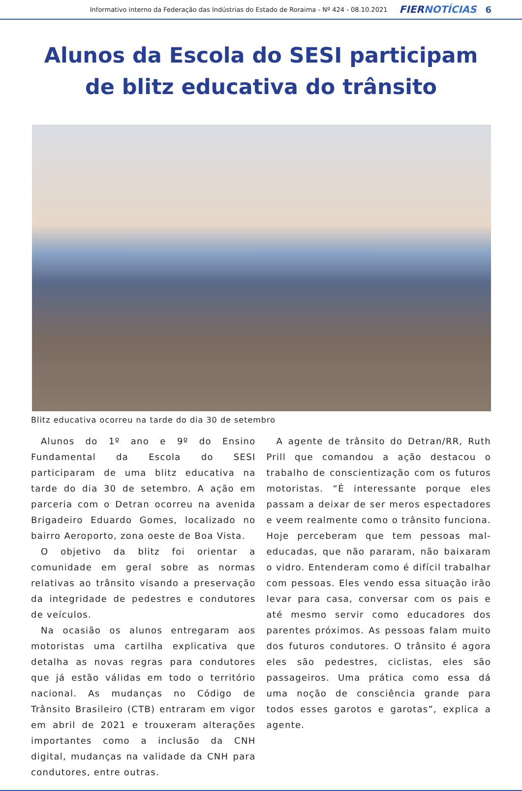Informativo interno da Federação das Indústrias do Estado de Roraima - Nº 424 - 08.10.2021 FIERNOTÍCIAS 6
Alunos da Escola do SESI participam de blitz educativa do trânsito
Blitz educativa ocorreu na tarde do dia 30 de setembro
Alunos do 1º ano e 9º do Ensino Fundamental da Escola do SESI participaram de uma blitz educativa na tarde do dia 30 de setembro. A ação em parceria com o Detran ocorreu na avenida Brigadeiro Eduardo Gomes, localizado no bairro Aeroporto, zona oeste de Boa Vista.
O objetivo da blitz foi orientar a comunidade em geral sobre as normas relativas ao trânsito visando a preservação da integridade de pedestres e condutores de veículos.
Na ocasião os alunos entregaram aos motoristas uma cartilha explicativa que detalha as novas regras para condutores que já estão válidas em todo o território nacional. As mudanças no Código de Trânsito Brasileiro (CTB) entraram em vigor em abril de 2021 e trouxeram alterações importantes como a inclusão da CNH digital, mudanças na validade da CNH para condutores, entre outras.
A agente de trânsito do Detran/RR, Ruth Prill que comandou a ação destacou o trabalho de conscientização com os futuros motoristas. “É interessante porque eles passam a deixar de ser meros espectadores e veem realmente como o trânsito funciona. Hoje perceberam que tem pessoas mal-educadas, que não pararam, não baixaram o vidro. Entenderam como é difícil trabalhar com pessoas. Eles vendo essa situação irão levar para casa, conversar com os pais e até mesmo servir como educadores dos parentes próximos. As pessoas falam muito dos futuros condutores. O trânsito é agora eles são pedestres, ciclistas, eles são passageiros. Uma prática como essa dá uma noção de consciência grande para todos esses garotos e garotas”, explica a agente.